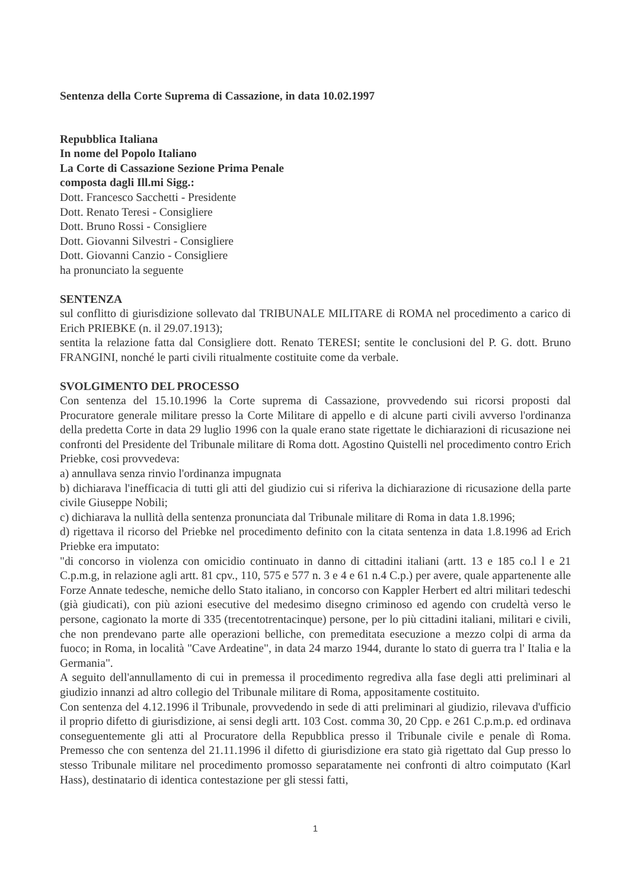Sentenza della Corte Suprema di Cassazione, in data 10.02.1997
Repubblica Italiana
In nome del Popolo Italiano
La Corte di Cassazione Sezione Prima Penale
composta dagli Ill.mi Sigg.:
Dott. Francesco Sacchetti - Presidente
Dott. Renato Teresi - Consigliere
Dott. Bruno Rossi - Consigliere
Dott. Giovanni Silvestri - Consigliere
Dott. Giovanni Canzio - Consigliere
ha pronunciato la seguente
SENTENZA
sul conflitto di giurisdizione sollevato dal TRIBUNALE MILITARE di ROMA nel procedimento a carico di Erich PRIEBKE (n. il 29.07.1913);
sentita la relazione fatta dal Consigliere dott. Renato TERESI; sentite le conclusioni del P. G. dott. Bruno FRANGINI, nonché le parti civili ritualmente costituite come da verbale.
SVOLGIMENTO DEL PROCESSO
Con sentenza del 15.10.1996 la Corte suprema di Cassazione, provvedendo sui ricorsi proposti dal Procuratore generale militare presso la Corte Militare di appello e di alcune parti civili avverso l'ordinanza della predetta Corte in data 29 luglio 1996 con la quale erano state rigettate le dichiarazioni di ricusazione nei confronti del Presidente del Tribunale militare di Roma dott. Agostino Quistelli nel procedimento contro Erich Priebke, cosi provvedeva:
a) annullava senza rinvio l'ordinanza impugnata
b) dichiarava l'inefficacia di tutti gli atti del giudizio cui si riferiva la dichiarazione di ricusazione della parte civile Giuseppe Nobili;
c) dichiarava la nullità della sentenza pronunciata dal Tribunale militare di Roma in data 1.8.1996;
d) rigettava il ricorso del Priebke nel procedimento definito con la citata sentenza in data 1.8.1996 ad Erich Priebke era imputato:
"di concorso in violenza con omicidio continuato in danno di cittadini italiani (artt. 13 e 185 co.l l e 21 C.p.m.g, in relazione agli artt. 81 cpv., 110, 575 e 577 n. 3 e 4 e 61 n.4 C.p.) per avere, quale appartenente alle Forze Annate tedesche, nemiche dello Stato italiano, in concorso con Kappler Herbert ed altri militari tedeschi (già giudicati), con più azioni esecutive del medesimo disegno criminoso ed agendo con crudeltà verso le persone, cagionato la morte di 335 (trecentotrentacinque) persone, per lo più cittadini italiani, militari e civili, che non prendevano parte alle operazioni belliche, con premeditata esecuzione a mezzo colpi di arma da fuoco; in Roma, in località "Cave Ardeatine", in data 24 marzo 1944, durante lo stato di guerra tra l' Italia e la Germania".
A seguito dell'annullamento di cui in premessa il procedimento regrediva alla fase degli atti preliminari al giudizio innanzi ad altro collegio del Tribunale militare di Roma, appositamente costituito.
Con sentenza del 4.12.1996 il Tribunale, provvedendo in sede di atti preliminari al giudizio, rilevava d'ufficio il proprio difetto di giurisdizione, ai sensi degli artt. 103 Cost. comma 30, 20 Cpp. e 261 C.p.m.p. ed ordinava conseguentemente gli atti al Procuratore della Repubblica presso il Tribunale civile e penale dì Roma. Premesso che con sentenza del 21.11.1996 il difetto di giurisdizione era stato già rigettato dal Gup presso lo stesso Tribunale militare nel procedimento promosso separatamente nei confronti di altro coimputato (Karl Hass), destinatario di identica contestazione per gli stessi fatti,
1